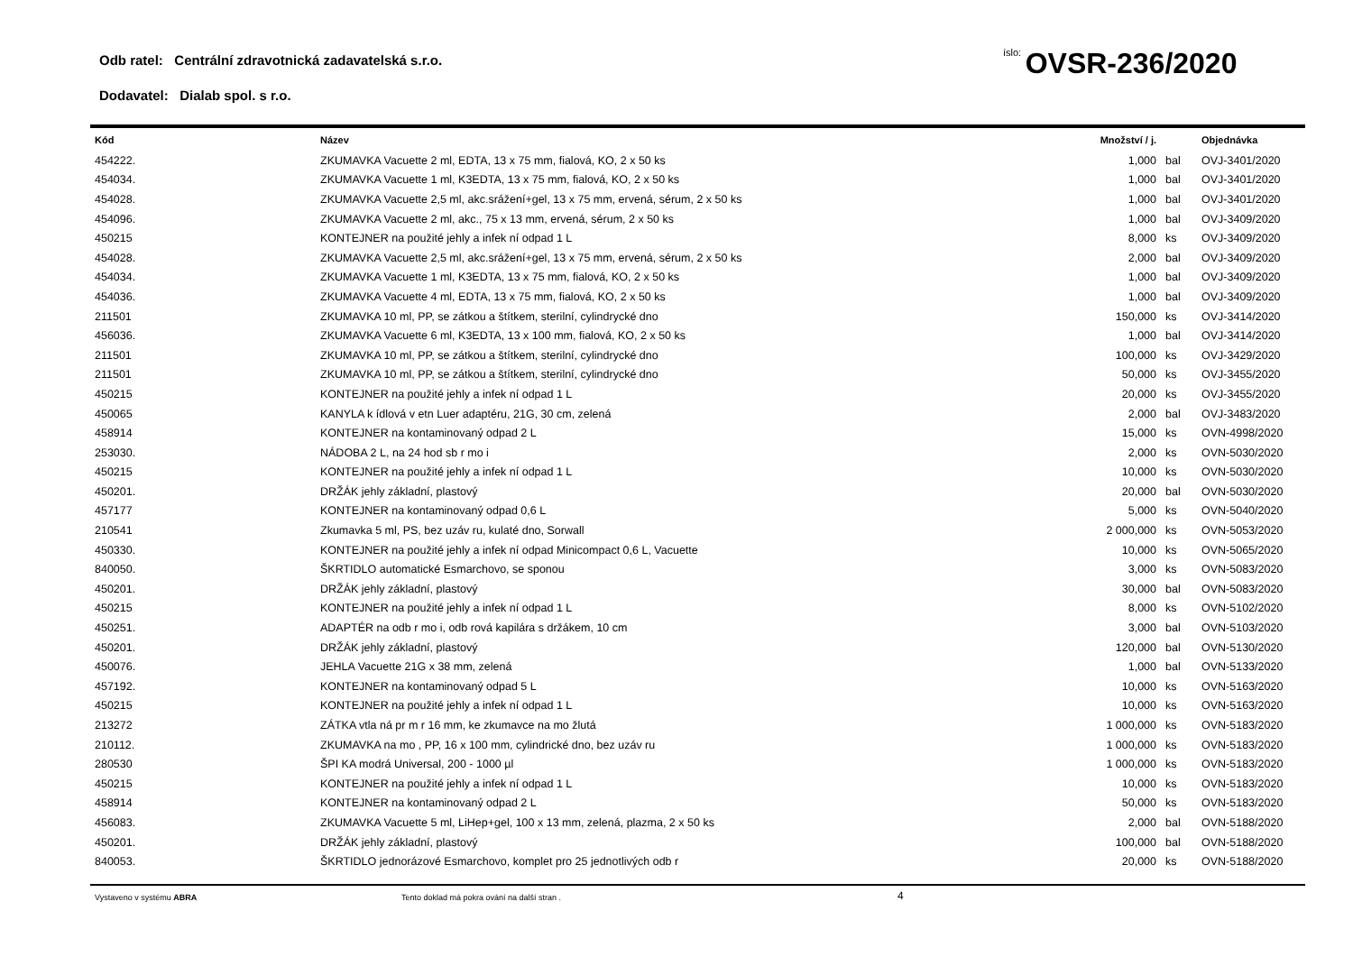Odb ratel: Centrální zdravotnická zadavatelská s.r.o.
íslo: OVSR-236/2020
Dodavatel: Dialab spol. s r.o.
| Kód | Název | Množství / j. | | Objednávka |
| --- | --- | --- | --- | --- |
| 454222. | ZKUMAVKA Vacuette 2 ml, EDTA, 13 x 75 mm, fialová, KO, 2 x 50 ks | 1,000 | bal | OVJ-3401/2020 |
| 454034. | ZKUMAVKA Vacuette 1 ml, K3EDTA, 13 x 75 mm, fialová, KO, 2 x 50 ks | 1,000 | bal | OVJ-3401/2020 |
| 454028. | ZKUMAVKA Vacuette 2,5 ml, akc.srážení+gel, 13 x 75 mm, ervená, sérum, 2 x 50 ks | 1,000 | bal | OVJ-3401/2020 |
| 454096. | ZKUMAVKA Vacuette 2 ml, akc., 75 x 13 mm, ervená, sérum, 2 x 50 ks | 1,000 | bal | OVJ-3409/2020 |
| 450215 | KONTEJNER na použité jehly a infek ní odpad 1 L | 8,000 | ks | OVJ-3409/2020 |
| 454028. | ZKUMAVKA Vacuette 2,5 ml, akc.srážení+gel, 13 x 75 mm, ervená, sérum, 2 x 50 ks | 2,000 | bal | OVJ-3409/2020 |
| 454034. | ZKUMAVKA Vacuette 1 ml, K3EDTA, 13 x 75 mm, fialová, KO, 2 x 50 ks | 1,000 | bal | OVJ-3409/2020 |
| 454036. | ZKUMAVKA Vacuette 4 ml, EDTA, 13 x 75 mm, fialová, KO, 2 x 50 ks | 1,000 | bal | OVJ-3409/2020 |
| 211501 | ZKUMAVKA 10 ml, PP, se zátkou a štítkem, sterilní, cylindrycké dno | 150,000 | ks | OVJ-3414/2020 |
| 456036. | ZKUMAVKA Vacuette 6 ml, K3EDTA, 13 x 100 mm, fialová, KO, 2 x 50 ks | 1,000 | bal | OVJ-3414/2020 |
| 211501 | ZKUMAVKA 10 ml, PP, se zátkou a štítkem, sterilní, cylindrycké dno | 100,000 | ks | OVJ-3429/2020 |
| 211501 | ZKUMAVKA 10 ml, PP, se zátkou a štítkem, sterilní, cylindrycké dno | 50,000 | ks | OVJ-3455/2020 |
| 450215 | KONTEJNER na použité jehly a infek ní odpad 1 L | 20,000 | ks | OVJ-3455/2020 |
| 450065 | KANYLA k ídlová v etn Luer adaptéru, 21G, 30 cm, zelená | 2,000 | bal | OVJ-3483/2020 |
| 458914 | KONTEJNER na kontaminovaný odpad 2 L | 15,000 | ks | OVN-4998/2020 |
| 253030. | NÁDOBA 2 L, na 24 hod sb r mo i | 2,000 | ks | OVN-5030/2020 |
| 450215 | KONTEJNER na použité jehly a infek ní odpad 1 L | 10,000 | ks | OVN-5030/2020 |
| 450201. | DRŽÁK jehly základní, plastový | 20,000 | bal | OVN-5030/2020 |
| 457177 | KONTEJNER na kontaminovaný odpad 0,6 L | 5,000 | ks | OVN-5040/2020 |
| 210541 | Zkumavka 5 ml, PS, bez uzáv ru, kulaté dno, Sorwall | 2 000,000 | ks | OVN-5053/2020 |
| 450330. | KONTEJNER na použité jehly a infek ní odpad Minicompact 0,6 L, Vacuette | 10,000 | ks | OVN-5065/2020 |
| 840050. | ŠKRTIDLO automatické Esmarchovo, se sponou | 3,000 | ks | OVN-5083/2020 |
| 450201. | DRŽÁK jehly základní, plastový | 30,000 | bal | OVN-5083/2020 |
| 450215 | KONTEJNER na použité jehly a infek ní odpad 1 L | 8,000 | ks | OVN-5102/2020 |
| 450251. | ADAPTÉR na odb r mo i, odb rová kapilára s držákem, 10 cm | 3,000 | bal | OVN-5103/2020 |
| 450201. | DRŽÁK jehly základní, plastový | 120,000 | bal | OVN-5130/2020 |
| 450076. | JEHLA Vacuette 21G x 38 mm, zelená | 1,000 | bal | OVN-5133/2020 |
| 457192. | KONTEJNER na kontaminovaný odpad 5 L | 10,000 | ks | OVN-5163/2020 |
| 450215 | KONTEJNER na použité jehly a infek ní odpad 1 L | 10,000 | ks | OVN-5163/2020 |
| 213272 | ZÁTKA vtla ná pr m r 16 mm, ke zkumavce na mo žlutá | 1 000,000 | ks | OVN-5183/2020 |
| 210112. | ZKUMAVKA na mo , PP, 16 x 100 mm, cylindrické dno, bez uzáv ru | 1 000,000 | ks | OVN-5183/2020 |
| 280530 | ŠPI KA modrá Universal, 200 - 1000 µl | 1 000,000 | ks | OVN-5183/2020 |
| 450215 | KONTEJNER na použité jehly a infek ní odpad 1 L | 10,000 | ks | OVN-5183/2020 |
| 458914 | KONTEJNER na kontaminovaný odpad 2 L | 50,000 | ks | OVN-5183/2020 |
| 456083. | ZKUMAVKA Vacuette 5 ml, LiHep+gel, 100 x 13 mm, zelená, plazma, 2 x 50 ks | 2,000 | bal | OVN-5188/2020 |
| 450201. | DRŽÁK jehly základní, plastový | 100,000 | bal | OVN-5188/2020 |
| 840053. | ŠKRTIDLO jednorázové Esmarchovo, komplet pro 25 jednotlivých odb r | 20,000 | ks | OVN-5188/2020 |
Vystaveno v systému ABRA Tento doklad má pokra ování na další stran .
4